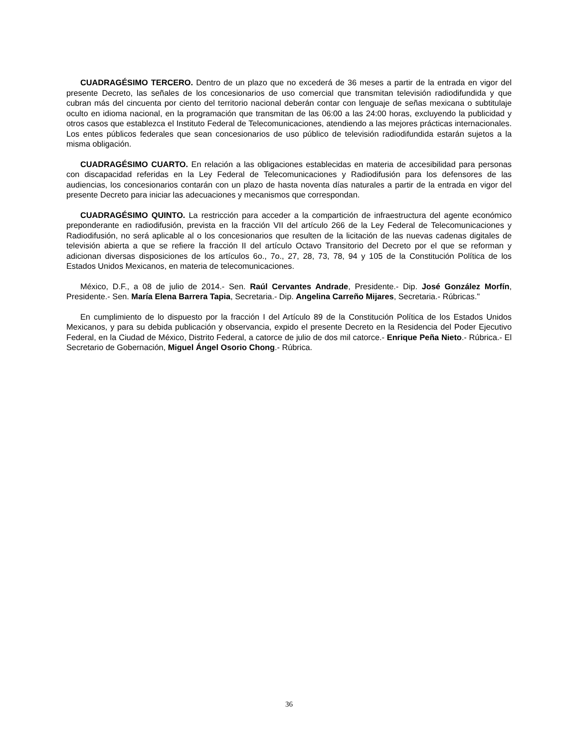CUADRAGÉSIMO TERCERO. Dentro de un plazo que no excederá de 36 meses a partir de la entrada en vigor del presente Decreto, las señales de los concesionarios de uso comercial que transmitan televisión radiodifundida y que cubran más del cincuenta por ciento del territorio nacional deberán contar con lenguaje de señas mexicana o subtitulaje oculto en idioma nacional, en la programación que transmitan de las 06:00 a las 24:00 horas, excluyendo la publicidad y otros casos que establezca el Instituto Federal de Telecomunicaciones, atendiendo a las mejores prácticas internacionales. Los entes públicos federales que sean concesionarios de uso público de televisión radiodifundida estarán sujetos a la misma obligación.
CUADRAGÉSIMO CUARTO. En relación a las obligaciones establecidas en materia de accesibilidad para personas con discapacidad referidas en la Ley Federal de Telecomunicaciones y Radiodifusión para los defensores de las audiencias, los concesionarios contarán con un plazo de hasta noventa días naturales a partir de la entrada en vigor del presente Decreto para iniciar las adecuaciones y mecanismos que correspondan.
CUADRAGÉSIMO QUINTO. La restricción para acceder a la compartición de infraestructura del agente económico preponderante en radiodifusión, prevista en la fracción VII del artículo 266 de la Ley Federal de Telecomunicaciones y Radiodifusión, no será aplicable al o los concesionarios que resulten de la licitación de las nuevas cadenas digitales de televisión abierta a que se refiere la fracción II del artículo Octavo Transitorio del Decreto por el que se reforman y adicionan diversas disposiciones de los artículos 6o., 7o., 27, 28, 73, 78, 94 y 105 de la Constitución Política de los Estados Unidos Mexicanos, en materia de telecomunicaciones.
México, D.F., a 08 de julio de 2014.- Sen. Raúl Cervantes Andrade, Presidente.- Dip. José González Morfín, Presidente.- Sen. María Elena Barrera Tapia, Secretaria.- Dip. Angelina Carreño Mijares, Secretaria.- Rúbricas."
En cumplimiento de lo dispuesto por la fracción I del Artículo 89 de la Constitución Política de los Estados Unidos Mexicanos, y para su debida publicación y observancia, expido el presente Decreto en la Residencia del Poder Ejecutivo Federal, en la Ciudad de México, Distrito Federal, a catorce de julio de dos mil catorce.- Enrique Peña Nieto.- Rúbrica.- El Secretario de Gobernación, Miguel Ángel Osorio Chong.- Rúbrica.
36